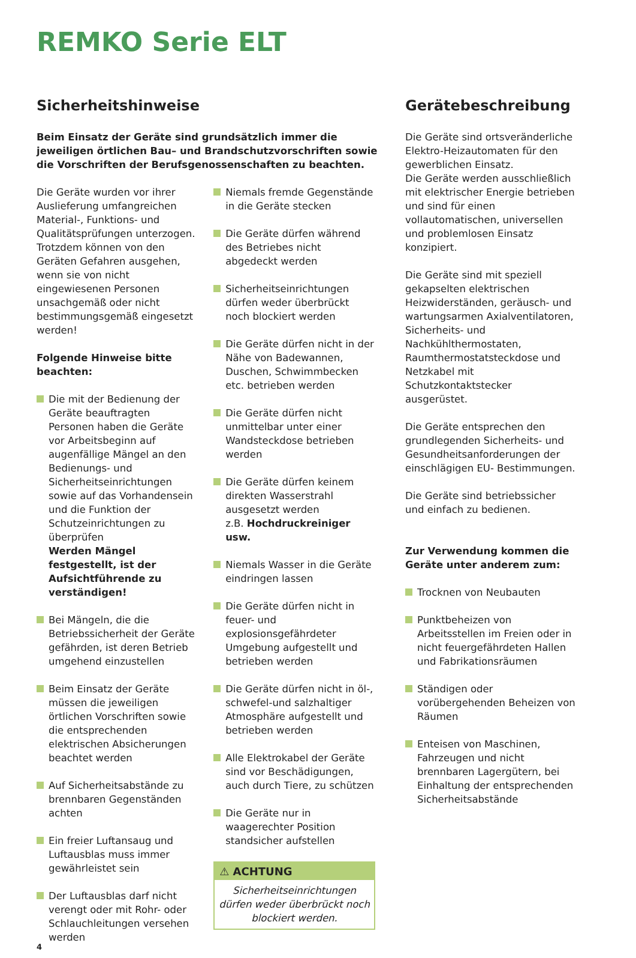REMKO Serie ELT
Sicherheitshinweise
Beim Einsatz der Geräte sind grundsätzlich immer die jeweiligen örtlichen Bau– und Brandschutzvorschriften sowie die Vorschriften der Berufsgenossenschaften zu beachten.
Die Geräte wurden vor ihrer Auslieferung umfangreichen Material-, Funktions- und Qualitätsprüfungen unterzogen. Trotzdem können von den Geräten Gefahren ausgehen, wenn sie von nicht eingewiesenen Personen unsachgemäß oder nicht bestimmungsgemäß eingesetzt werden!
Folgende Hinweise bitte beachten:
Die mit der Bedienung der Geräte beauftragten Personen haben die Geräte vor Arbeitsbeginn auf augenfällige Mängel an den Bedienungs- und Sicherheitseinrichtungen sowie auf das Vorhandensein und die Funktion der Schutzeinrichtungen zu überprüfen
Werden Mängel festgestellt, ist der Aufsichtführende zu verständigen!
Bei Mängeln, die die Betriebssicherheit der Geräte gefährden, ist deren Betrieb umgehend einzustellen
Beim Einsatz der Geräte müssen die jeweiligen örtlichen Vorschriften sowie die entsprechenden elektrischen Absicherungen beachtet werden
Auf Sicherheitsabstände zu brennbaren Gegenständen achten
Ein freier Luftansaug und Luftausblas muss immer gewährleistet sein
Der Luftausblas darf nicht verengt oder mit Rohr- oder Schlauchleitungen versehen werden
Niemals fremde Gegenstände in die Geräte stecken
Die Geräte dürfen während des Betriebes nicht abgedeckt werden
Sicherheitseinrichtungen dürfen weder überbrückt noch blockiert werden
Die Geräte dürfen nicht in der Nähe von Badewannen, Duschen, Schwimmbecken etc. betrieben werden
Die Geräte dürfen nicht unmittelbar unter einer Wandsteckdose betrieben werden
Die Geräte dürfen keinem direkten Wasserstrahl ausgesetzt werden
z.B. Hochdruckreiniger usw.
Niemals Wasser in die Geräte eindringen lassen
Die Geräte dürfen nicht in feuer- und explosionsgefährdeter Umgebung aufgestellt und betrieben werden
Die Geräte dürfen nicht in öl-, schwefel-und salzhaltiger Atmosphäre aufgestellt und betrieben werden
Alle Elektrokabel der Geräte sind vor Beschädigungen, auch durch Tiere, zu schützen
Die Geräte nur in waagerechter Position standsicher aufstellen
⚠ ACHTUNG
Sicherheitseinrichtungen dürfen weder überbrückt noch blockiert werden.
Gerätebeschreibung
Die Geräte sind ortsveränderliche Elektro-Heizautomaten für den gewerblichen Einsatz.
Die Geräte werden ausschließlich mit elektrischer Energie betrieben und sind für einen vollautomatischen, universellen und problemlosen Einsatz konzipiert.
Die Geräte sind mit speziell gekapselten elektrischen Heizwiderständen, geräusch- und wartungsarmen Axialventilatoren, Sicherheits- und Nachkühlthermostaten, Raumthermostatsteckdose und Netzkabel mit Schutzkontaktstecker ausgerüstet.
Die Geräte entsprechen den grundlegenden Sicherheits- und Gesundheitsanforderungen der einschlägigen EU- Bestimmungen.
Die Geräte sind betriebssicher und einfach zu bedienen.
Zur Verwendung kommen die Geräte unter anderem zum:
Trocknen von Neubauten
Punktbeheizen von Arbeitsstellen im Freien oder in nicht feuergefährdeten Hallen und Fabrikationsräumen
Ständigen oder vorübergehenden Beheizen von Räumen
Enteisen von Maschinen, Fahrzeugen und nicht brennbaren Lagergütern, bei Einhaltung der entsprechenden Sicherheitsabstände
4